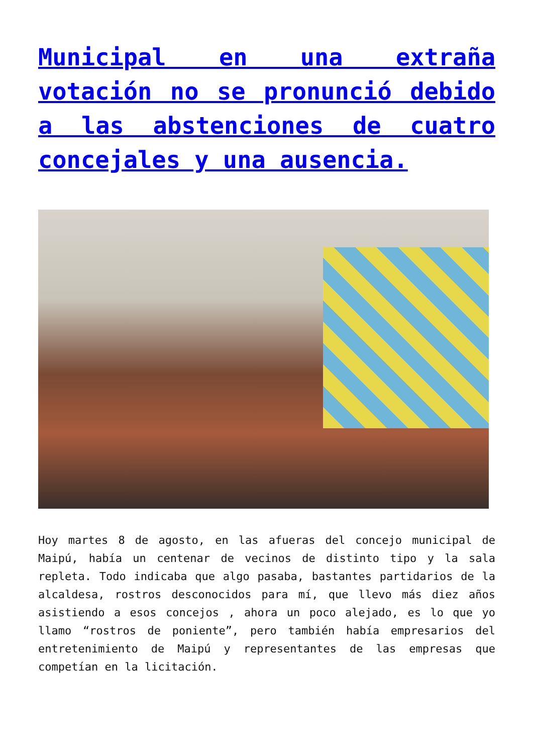Municipal en una extraña votación no se pronunció debido a las abstenciones de cuatro concejales y una ausencia.
Hoy martes 8 de agosto, en las afueras del concejo municipal de Maipú, había un centenar de vecinos de distinto tipo y la sala repleta. Todo indicaba que algo pasaba, bastantes partidarios de la alcaldesa, rostros desconocidos para mí, que llevo más diez años asistiendo a esos concejos , ahora un poco alejado, es lo que yo llamo “rostros de poniente”, pero también había empresarios del entretenimiento de Maipú y representantes de las empresas que competían en la licitación.